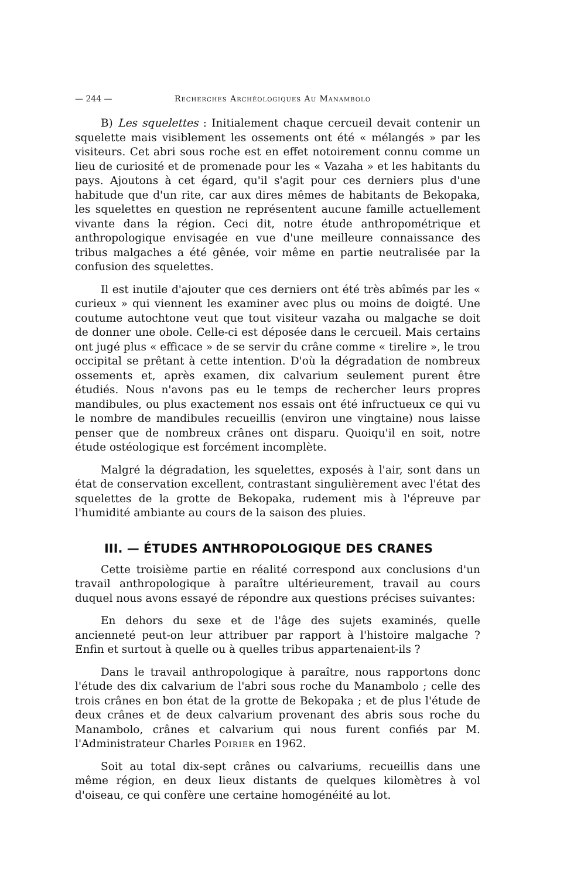— 244 — Recherches Archéologiques Au Manambolo
B) Les squelettes : Initialement chaque cercueil devait contenir un squelette mais visiblement les ossements ont été « mélangés » par les visiteurs. Cet abri sous roche est en effet notoirement connu comme un lieu de curiosité et de promenade pour les « Vazaha » et les habitants du pays. Ajoutons à cet égard, qu'il s'agit pour ces derniers plus d'une habitude que d'un rite, car aux dires mêmes de habitants de Bekopaka, les squelettes en question ne représentent aucune famille actuellement vivante dans la région. Ceci dit, notre étude anthropométrique et anthropologique envisagée en vue d'une meilleure connaissance des tribus malgaches a été gênée, voir même en partie neutralisée par la confusion des squelettes.
Il est inutile d'ajouter que ces derniers ont été très abîmés par les « curieux » qui viennent les examiner avec plus ou moins de doigté. Une coutume autochtone veut que tout visiteur vazaha ou malgache se doit de donner une obole. Celle-ci est déposée dans le cercueil. Mais certains ont jugé plus « efficace » de se servir du crâne comme « tirelire », le trou occipital se prêtant à cette intention. D'où la dégradation de nombreux ossements et, après examen, dix calvarium seulement purent être étudiés. Nous n'avons pas eu le temps de rechercher leurs propres mandibules, ou plus exactement nos essais ont été infructueux ce qui vu le nombre de mandibules recueillis (environ une vingtaine) nous laisse penser que de nombreux crânes ont disparu. Quoiqu'il en soit, notre étude ostéologique est forcément incomplète.
Malgré la dégradation, les squelettes, exposés à l'air, sont dans un état de conservation excellent, contrastant singulièrement avec l'état des squelettes de la grotte de Bekopaka, rudement mis à l'épreuve par l'humidité ambiante au cours de la saison des pluies.
III. — ÉTUDES ANTHROPOLOGIQUE DES CRANES
Cette troisième partie en réalité correspond aux conclusions d'un travail anthropologique à paraître ultérieurement, travail au cours duquel nous avons essayé de répondre aux questions précises suivantes:
En dehors du sexe et de l'âge des sujets examinés, quelle ancienneté peut-on leur attribuer par rapport à l'histoire malgache ? Enfin et surtout à quelle ou à quelles tribus appartenaient-ils ?
Dans le travail anthropologique à paraître, nous rapportons donc l'étude des dix calvarium de l'abri sous roche du Manambolo ; celle des trois crânes en bon état de la grotte de Bekopaka ; et de plus l'étude de deux crânes et de deux calvarium provenant des abris sous roche du Manambolo, crânes et calvarium qui nous furent confiés par M. l'Administrateur Charles Poirier en 1962.
Soit au total dix-sept crânes ou calvariums, recueillis dans une même région, en deux lieux distants de quelques kilomètres à vol d'oiseau, ce qui confère une certaine homogénéité au lot.